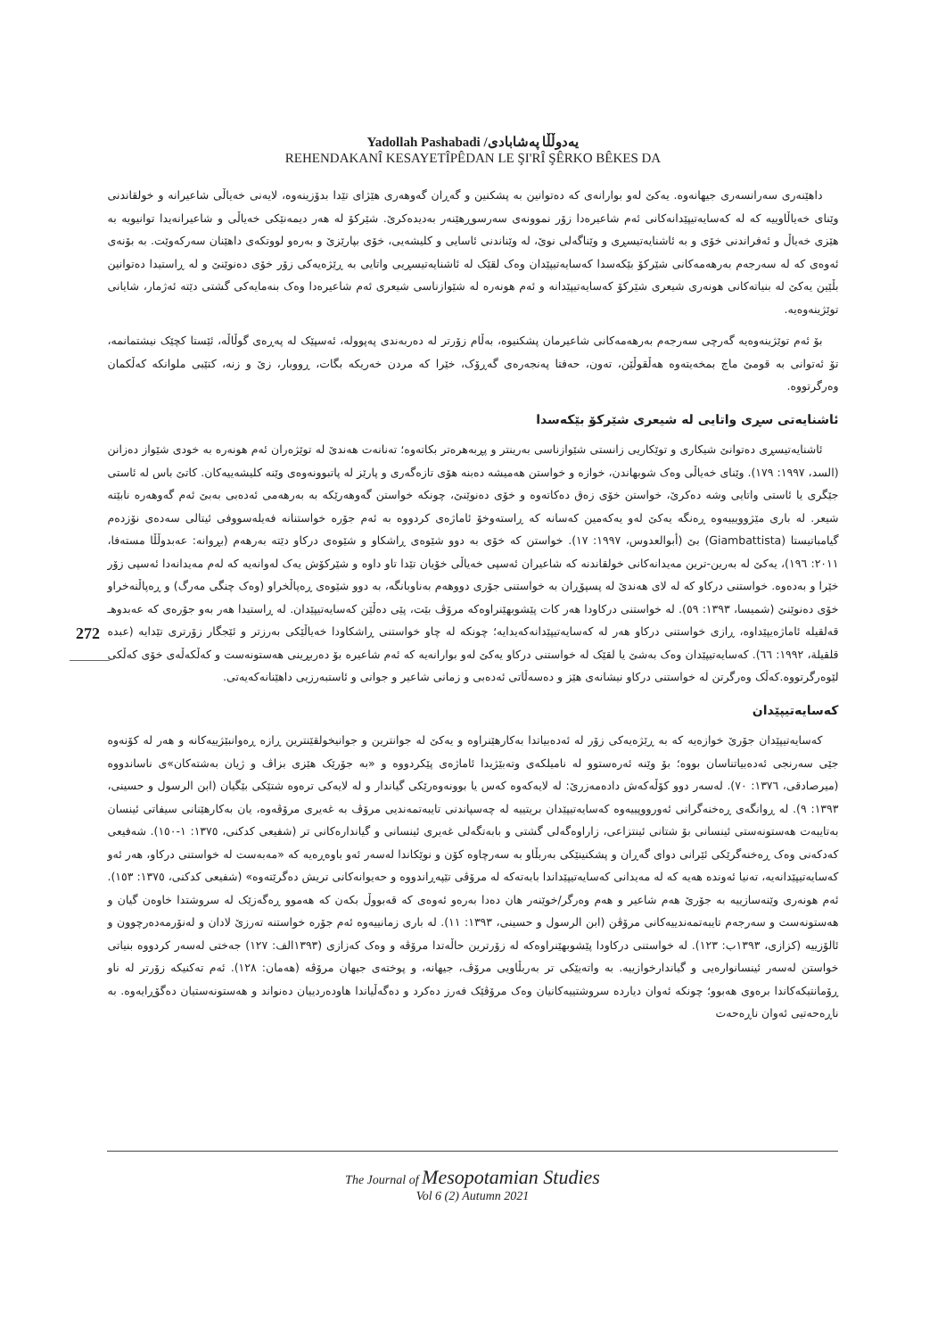Yadollah Pashabadi /یەدوڵڵا پەشابادی
REHENDAKANÎ KESAYETÎPÊDAN LE ŞI'RÎ ŞÊRKO BÊKES DA
داهێنەری سەرانسەری جیهانەوە. یەکێ لەو بوارانەی کە دەتوانین بە پشکنین و گەڕان گەوهەری هێژای تێدا بدۆزینەوە، لایەنی خەیاڵی شاعیرانە و خولقاندنی وێنای خەیاڵاوییە کە لە کەسایەتیپێدانەکانی ئەم شاعیرەدا زۆر نموونەی سەرسوڕهێنەر بەدیدەکرێ. شێرکۆ لە هەر دیمەنێکی خەیاڵی و شاعیرانەیدا توانیویە بە هێزی خەیاڵ و ئەفراندنی خۆی و بە ئاشنایەتیسڕی و وێناگەلی نوێ، لە وێناندنی ئاسایی و کلیشەیی، خۆی بپارێزێ و بەرەو لووتکەی داهێنان سەرکەوێت. بە بۆنەی ئەوەی کە لە سەرجەم بەرهەمەکانی شێرکۆ بێکەسدا کەسایەتیپێدان وەک لقێک لە ئاشنایەتیسڕیی واتایی بە ڕێژەیەکی زۆر خۆی دەنوێنێ و لە ڕاستیدا دەتوانین بڵێین یەکێ لە بنیاتەکانی هونەری شیعری شێرکۆ کەسایەتیپێدانە و ئەم هونەرە لە شێوازناسی شیعری ئەم شاعیرەدا وەک بنەمایەکی گشتی دێتە ئەژمار، شایانی توێژینەوەیە.
بۆ ئەم توێژینەوەیە گەرچی سەرجەم بەرهەمەکانی شاعیرمان پشکنیوە، بەڵام زۆرتر لە دەربەندی پەپوولە، ئەسپێک لە پەڕەی گوڵاڵە، ئێستا کچێک نیشتمانمە، تۆ ئەتوانی بە قومێ ماچ بمخەیتەوە هەڵقوڵێن، تەون، حەفتا پەنجەرەی گەڕۆک، خێرا کە مردن خەریکە بگات، ڕووبار، زێ و زنە، کتێبی ملوانکە کەڵکمان وەرگرتووە.
ئاشنایەتی سڕی واتایی لە شیعری شێرکۆ بێکەسدا
ئاشنایەتیسڕی دەتوانێ شیکاری و توێکاریی زانستی شێوازناسی بەرینتر و پڕبەهرەتر بکاتەوە؛ تەنانەت هەندێ لە توێژەران ئەم هونەرە بە خودی شێواز دەزانن (السد، ١٩٩٧: ١٧٩). وێنای خەیاڵی وەک شوبهاندن، خوازە و خواستن هەمیشە دەبنە هۆی تازەگەری و پارێز لە پاتبوونەوەی وێنە کلیشەییەکان. کاتێ باس لە ئاستی جێگری یا ئاستی واتایی وشە دەکرێ، خواستن خۆی زەق دەکاتەوە و خۆی دەنوێنێ، چونکە خواستن گەوهەرێکە بە بەرهەمی ئەدەبی بەبێ ئەم گەوهەرە نابێتە شیعر. لە باری مێژوویییەوە ڕەنگە یەکێ لەو یەکەمین کەسانە کە ڕاستەوخۆ ئاماژەی کردووە بە ئەم جۆرە خواستنانە فەیلەسووفی ئیتالی سەدەی نۆزدەم گیامباتیستا (Giambattista) بێ (أبوالعدوس، ١٩٩٧: ١٧). خواستن کە خۆی بە دوو شێوەی ڕاشکاو و شێوەی درکاو دێتە بەرهەم (بڕوانە: عەبدوڵڵا مستەفا، ٢٠١١: ١٩٦)، یەکێ لە بەرین-ترین مەیدانەکانی خولقاندنە کە شاعیران ئەسپی خەیاڵی خۆیان تێدا تاو داوە و شێرکۆش یەک لەوانەیە کە لەم مەیدانەدا ئەسپی زۆر خێرا و بەدەوە. خواستنی درکاو کە لە لای هەندێ لە پسپۆڕان بە خواستنی جۆری دووهەم بەناوبانگە، بە دوو شێوەی ڕەپاڵخراو (وەک چنگی مەرگ) و ڕەپاڵنەخراو خۆی دەنوێنێ (شمیسا، ١٣٩٣: ٥٩). لە خواستنی درکاودا هەر کات پێشوبهێنراوەکە مرۆڤ بێت، پێی دەڵێن کەسایەتیپێدان. لە ڕاستیدا هەر بەو جۆرەی کە عەبدوهـ قەلقیلە ئاماژەیپێداوە، ڕازی خواستنی درکاو هەر لە کەسایەتیپێدانەکەیدایە؛ چونکە لە چاو خواستنی ڕاشکاودا خەیاڵێکی بەرزتر و ئێجگار زۆرتری تێدایە (عبده قلقیلة، ١٩٩٢: ٦٦). کەسایەتیپێدان وەک بەشێ یا لقێک لە خواستنی درکاو یەکێ لەو بوارانەیە کە ئەم شاعیرە بۆ دەربڕینی هەستونەست و کەڵکەڵەی خۆی کەڵکی لێوەرگرتووە.کەڵک وەرگرتن لە خواستنی درکاو نیشانەی هێز و دەسەڵاتی ئەدەبی و زمانی شاعیر و جوانی و ئاستبەرزیی داهێنانەکەیەتی.
کەسایەتیپێدان
کەسایەتیپێدان جۆرێ خوازەیە کە بە ڕێژەیەکی زۆر لە ئەدەبیاتدا بەکارهێنراوە و یەکێ لە جوانترین و جوانیخولقێنترین ڕازە ڕەوانبێژییەکانە و هەر لە کۆنەوە جێی سەرنجی ئەدەبیاتناسان بووە؛ بۆ وێنە ئەرەستوو لە نامیلکەی وتەبێژیدا ئاماژەی پێکردووە و «بە جۆرێک هێزی بزاڤ و ژیان بەشتەکان»ی ناساندووە (میرصادقی، ١٣٧٦: ٧٠). لەسەر دوو کۆڵەکەش دادەمەزرێ: لە لایەکەوە کەس یا بوونەوەرێکی گیاندار و لە لایەکی ترەوە شتێکی بێگیان (ابن الرسول و حسینی، ١٣٩٣: ٩). لە ڕوانگەی ڕەخنەگرانی ئەورووپییەوە کەسایەتیپێدان بریتییە لە چەسپاندنی تایبەتمەندیی مرۆڤ بە غەیری مرۆڤەوە، یان بەکارهێنانی سیفاتی ئینسان بەتایبەت هەستونەستی ئینسانی بۆ شتانی ئینتزاعی، زاراوەگەلی گشتی و بابەتگەلی غەیری ئینسانی و گیاندارەکانی تر (شفیعی کدکنی، ١٣٧٥: ١-١٥٠). شەفیعی کەدکەنی وەک ڕەخنەگرێکی ئێرانی دوای گەڕان و پشکنینێکی بەربڵاو بە سەرچاوە کۆن و نوێکاندا لەسەر ئەو باوەڕەیە کە «مەبەست لە خواستنی درکاو، هەر ئەو کەسایەتیپێدانەیە، تەنیا ئەوندە هەیە کە لە مەیدانی کەسایەتیپێداندا بابەتەکە لە مرۆڤی تێپەڕاندووە و حەیوانەکانی تریش دەگرێتەوە» (شفیعی کدکنی، ١٣٧٥: ١٥٣). ئەم هونەری وێنەسازییە بە جۆرێ هەم شاعیر و هەم وەرگر/خوێنەر هان دەدا بەرەو ئەوەی کە قەبووڵ بکەن کە هەموو ڕەگەزێک لە سروشتدا خاوەن گیان و هەستونەست و سەرجەم تایبەتمەندییەکانی مرۆڤن (ابن الرسول و حسینی، ١٣٩٣: ١١). لە باری زمانییەوە ئەم جۆرە خواستنە تەرزێ لادان و لەنۆرمەدەرچوون و ئالۆزییە (کزازی، ١٣٩٣ب: ١٢٣). لە خواستنی درکاودا پێشوبهێنراوەکە لە زۆرترین حاڵەتدا مرۆڤە و وەک کەزازی (١٣٩٣الف: ١٢٧) جەختی لەسەر کردووە بنیاتی خواستن لەسەر ئینسانوارەیی و گیاندارخوازییە. بە واتەیێکی تر بەربڵاویی مرۆڤ، جیهانە، و پوختەی جیهان مرۆڤە (هەمان: ١٢٨). ئەم تەکنیکە زۆرتر لە ناو ڕۆمانتیکەکاندا برەوی هەبوو؛ چونکە ئەوان دیاردە سروشتییەکانیان وەک مرۆڤێک فەرز دەکرد و دەگەڵیاندا هاودەردییان دەنواند و هەستونەستیان دەگۆڕایەوە. بە ناڕەحەتیی ئەوان ناڕەحەت
272
The Journal of Mesopotamian Studies
Vol 6 (2) Autumn 2021